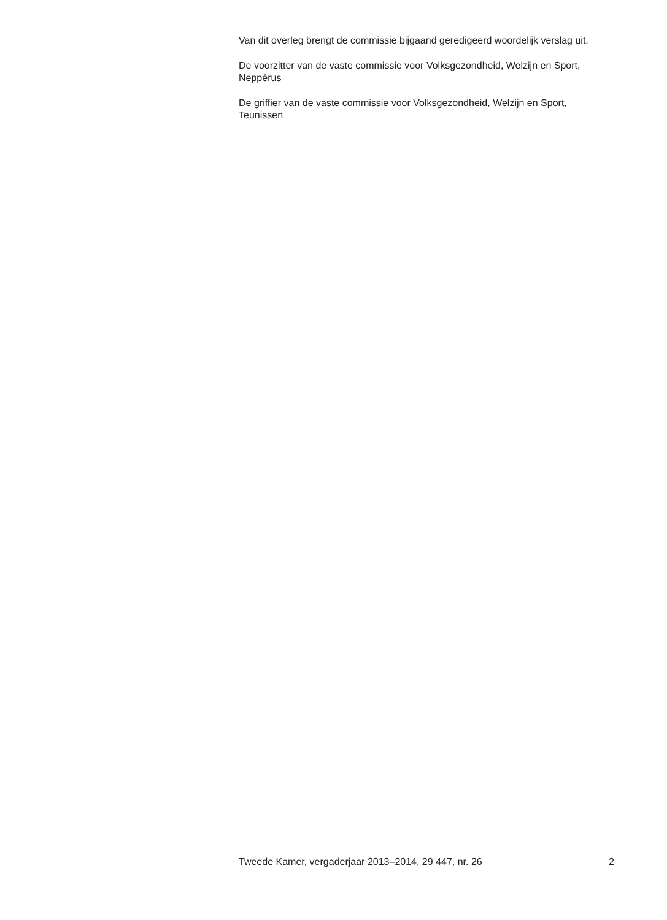Van dit overleg brengt de commissie bijgaand geredigeerd woordelijk verslag uit.
De voorzitter van de vaste commissie voor Volksgezondheid, Welzijn en Sport,
Neppérus
De griffier van de vaste commissie voor Volksgezondheid, Welzijn en Sport,
Teunissen
Tweede Kamer, vergaderjaar 2013–2014, 29 447, nr. 26 2